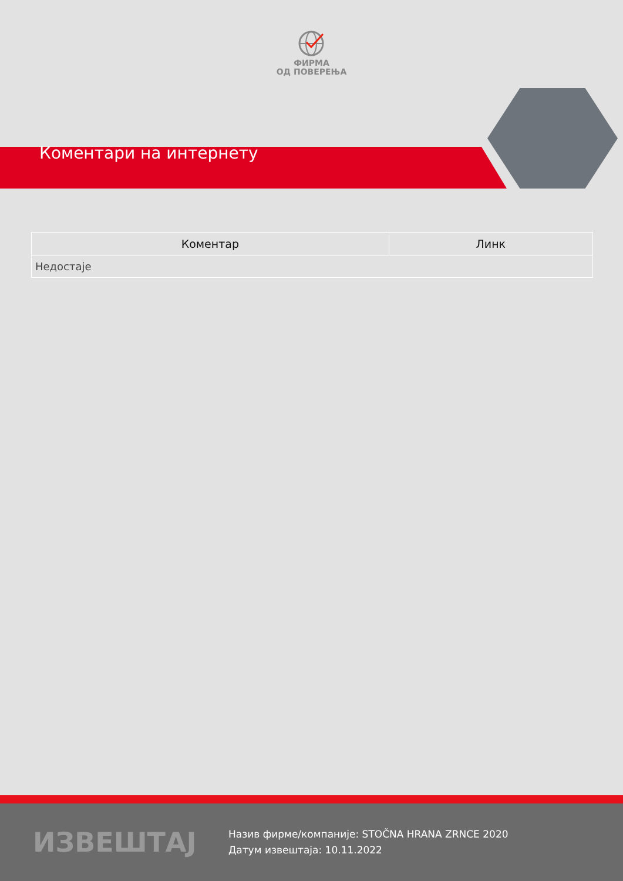ФИРМА
ОД ПОВЕРЕЊА
Коментари на интернету
| Коментар | Линк |
| --- | --- |
| Недостаје | |
ИЗВЕШТАЈ
Назив фирме/компаније: STOČNA HRANA ZRNCE 2020
Датум извештаја: 10.11.2022